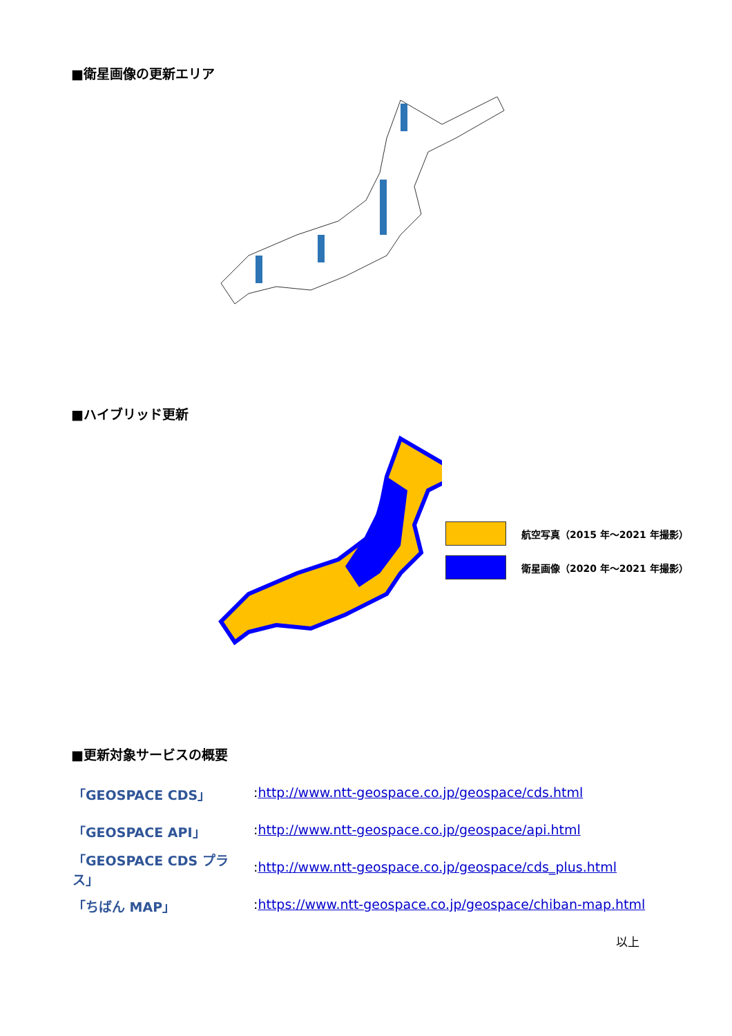■衛星画像の更新エリア
■ハイブリッド更新
航空写真（2015 年～2021 年撮影）
衛星画像（2020 年～2021 年撮影）
■更新対象サービスの概要
「GEOSPACE CDS」: http://www.ntt-geospace.co.jp/geospace/cds.html
「GEOSPACE API」: http://www.ntt-geospace.co.jp/geospace/api.html
「GEOSPACE CDS プラス」: http://www.ntt-geospace.co.jp/geospace/cds_plus.html
「ちばん MAP」: https://www.ntt-geospace.co.jp/geospace/chiban-map.html
以上